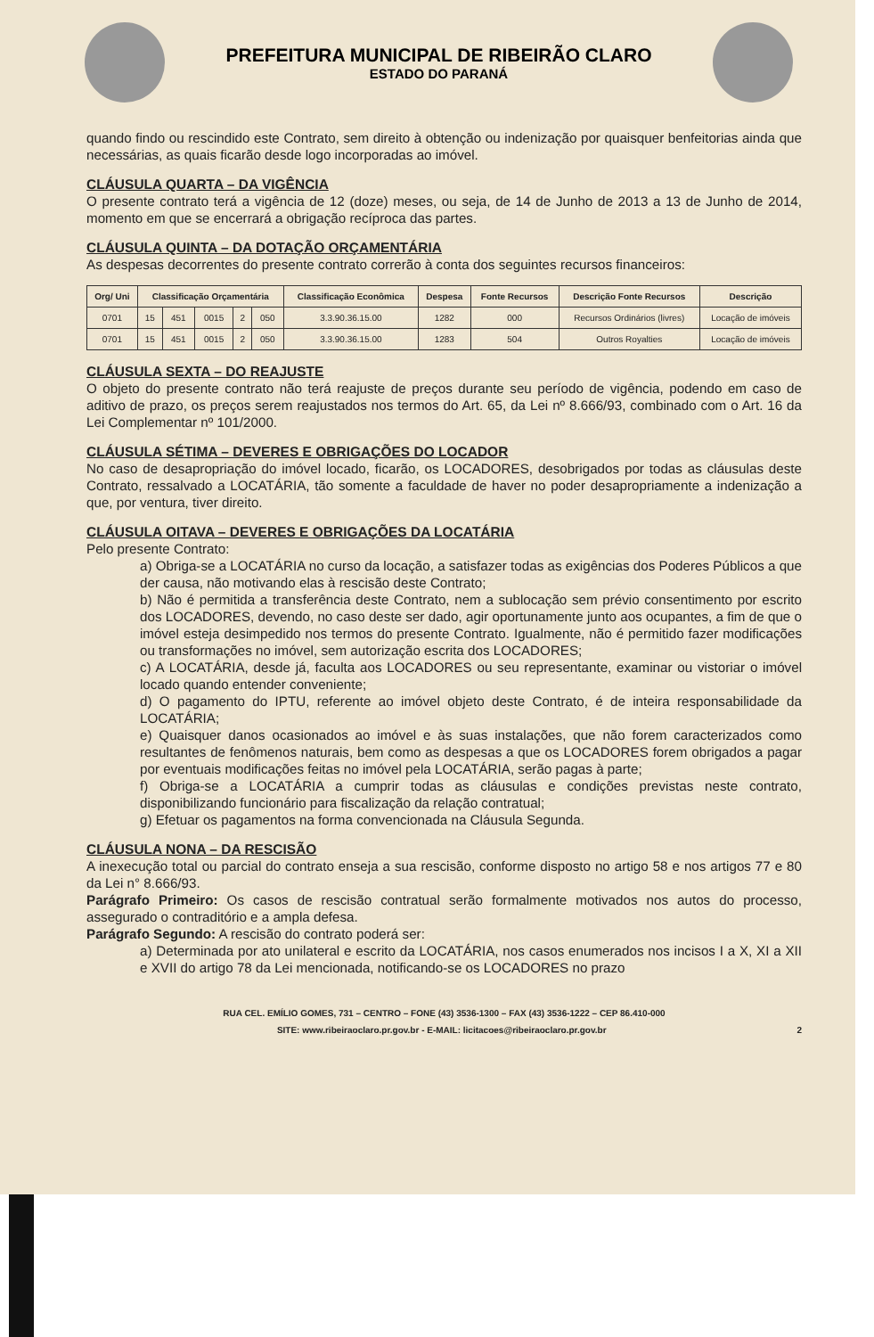PREFEITURA MUNICIPAL DE RIBEIRÃO CLARO
ESTADO DO PARANÁ
quando findo ou rescindido este Contrato, sem direito à obtenção ou indenização por quaisquer benfeitorias ainda que necessárias, as quais ficarão desde logo incorporadas ao imóvel.
CLÁUSULA QUARTA – DA VIGÊNCIA
O presente contrato terá a vigência de 12 (doze) meses, ou seja, de 14 de Junho de 2013 a 13 de Junho de 2014, momento em que se encerrará a obrigação recíproca das partes.
CLÁUSULA QUINTA – DA DOTAÇÃO ORÇAMENTÁRIA
As despesas decorrentes do presente contrato correrão à conta dos seguintes recursos financeiros:
| Org/ Uni | Classificação Orçamentária | | | | | Classificação Econômica | Despesa | Fonte Recursos | Descrição Fonte Recursos | Descrição |
| --- | --- | --- | --- | --- | --- | --- | --- | --- | --- | --- |
| 0701 | 15 | 451 | 0015 | 2 | 050 | 3.3.90.36.15.00 | 1282 | 000 | Recursos Ordinários (livres) | Locação de imóveis |
| 0701 | 15 | 451 | 0015 | 2 | 050 | 3.3.90.36.15.00 | 1283 | 504 | Outros Royalties | Locação de imóveis |
CLÁUSULA SEXTA – DO REAJUSTE
O objeto do presente contrato não terá reajuste de preços durante seu período de vigência, podendo em caso de aditivo de prazo, os preços serem reajustados nos termos do Art. 65, da Lei nº 8.666/93, combinado com o Art. 16 da Lei Complementar nº 101/2000.
CLÁUSULA SÉTIMA – DEVERES E OBRIGAÇÕES DO LOCADOR
No caso de desapropriação do imóvel locado, ficarão, os LOCADORES, desobrigados por todas as cláusulas deste Contrato, ressalvado a LOCATÁRIA, tão somente a faculdade de haver no poder desapropriamente a indenização a que, por ventura, tiver direito.
CLÁUSULA OITAVA – DEVERES E OBRIGAÇÕES DA LOCATÁRIA
Pelo presente Contrato:
a) Obriga-se a LOCATÁRIA no curso da locação, a satisfazer todas as exigências dos Poderes Públicos a que der causa, não motivando elas à rescisão deste Contrato;
b) Não é permitida a transferência deste Contrato, nem a sublocação sem prévio consentimento por escrito dos LOCADORES, devendo, no caso deste ser dado, agir oportunamente junto aos ocupantes, a fim de que o imóvel esteja desimpedido nos termos do presente Contrato. Igualmente, não é permitido fazer modificações ou transformações no imóvel, sem autorização escrita dos LOCADORES;
c) A LOCATÁRIA, desde já, faculta aos LOCADORES ou seu representante, examinar ou vistoriar o imóvel locado quando entender conveniente;
d) O pagamento do IPTU, referente ao imóvel objeto deste Contrato, é de inteira responsabilidade da LOCATÁRIA;
e) Quaisquer danos ocasionados ao imóvel e às suas instalações, que não forem caracterizados como resultantes de fenômenos naturais, bem como as despesas a que os LOCADORES forem obrigados a pagar por eventuais modificações feitas no imóvel pela LOCATÁRIA, serão pagas à parte;
f) Obriga-se a LOCATÁRIA a cumprir todas as cláusulas e condições previstas neste contrato, disponibilizando funcionário para fiscalização da relação contratual;
g) Efetuar os pagamentos na forma convencionada na Cláusula Segunda.
CLÁUSULA NONA – DA RESCISÃO
A inexecução total ou parcial do contrato enseja a sua rescisão, conforme disposto no artigo 58 e nos artigos 77 e 80 da Lei n° 8.666/93.
Parágrafo Primeiro: Os casos de rescisão contratual serão formalmente motivados nos autos do processo, assegurado o contraditório e a ampla defesa.
Parágrafo Segundo: A rescisão do contrato poderá ser:
a) Determinada por ato unilateral e escrito da LOCATÁRIA, nos casos enumerados nos incisos I a X, XI a XII e XVII do artigo 78 da Lei mencionada, notificando-se os LOCADORES no prazo
RUA CEL. EMÍLIO GOMES, 731 – CENTRO – FONE (43) 3536-1300 – FAX (43) 3536-1222 – CEP 86.410-000
SITE: www.ribeiraoclaro.pr.gov.br - E-MAIL: licitacoes@ribeiraoclaro.pr.gov.br 2